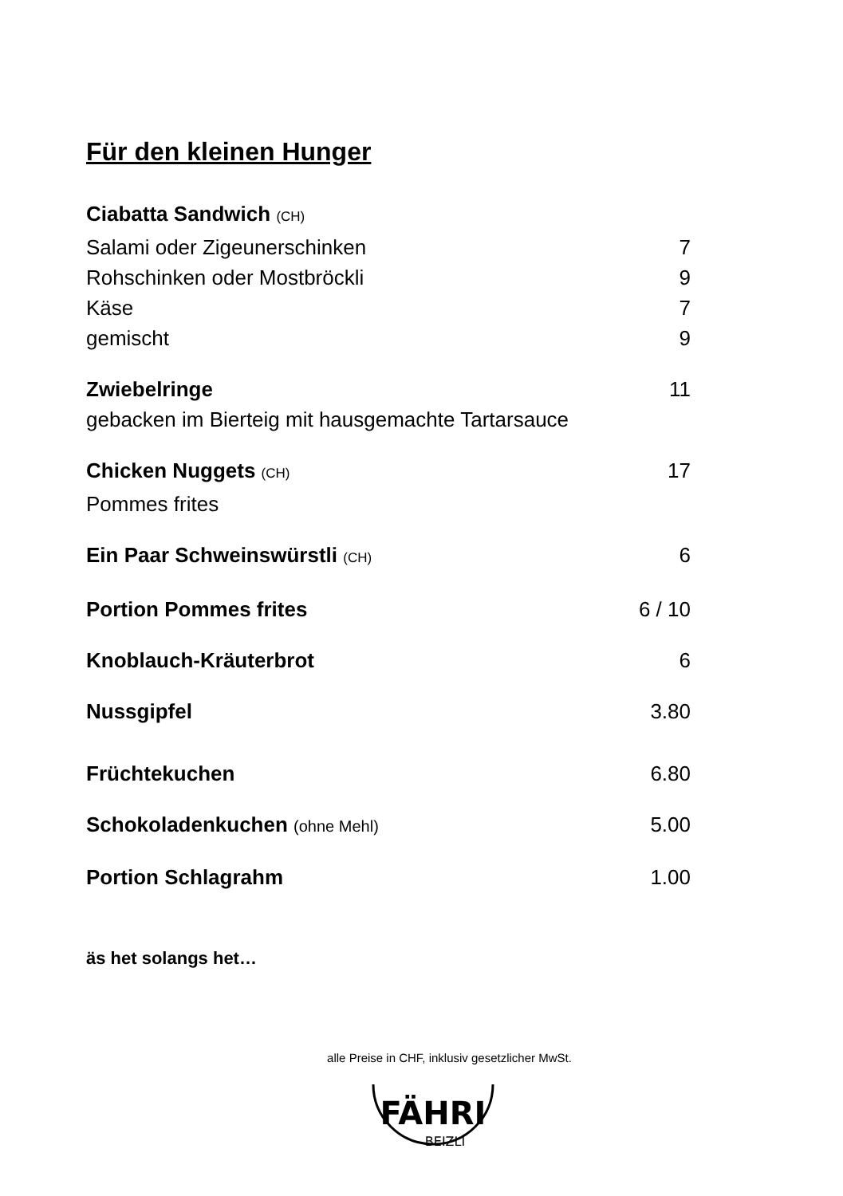Für den kleinen Hunger
Ciabatta Sandwich (CH)
Salami oder Zigeunerschinken 7
Rohschinken oder Mostbröckli 9
Käse 7
gemischt 9
Zwiebelringe 11
gebacken im Bierteig mit hausgemachte Tartarsauce
Chicken Nuggets (CH) 17
Pommes frites
Ein Paar Schweinswürstli (CH) 6
Portion Pommes frites 6 / 10
Knoblauch-Kräuterbrot 6
Nussgipfel 3.80
Früchtekuchen 6.80
Schokoladenkuchen (ohne Mehl) 5.00
Portion Schlagrahm 1.00
äs het solangs het…
alle Preise in CHF, inklusiv gesetzlicher MwSt.
FÄHRI
BEIZLI